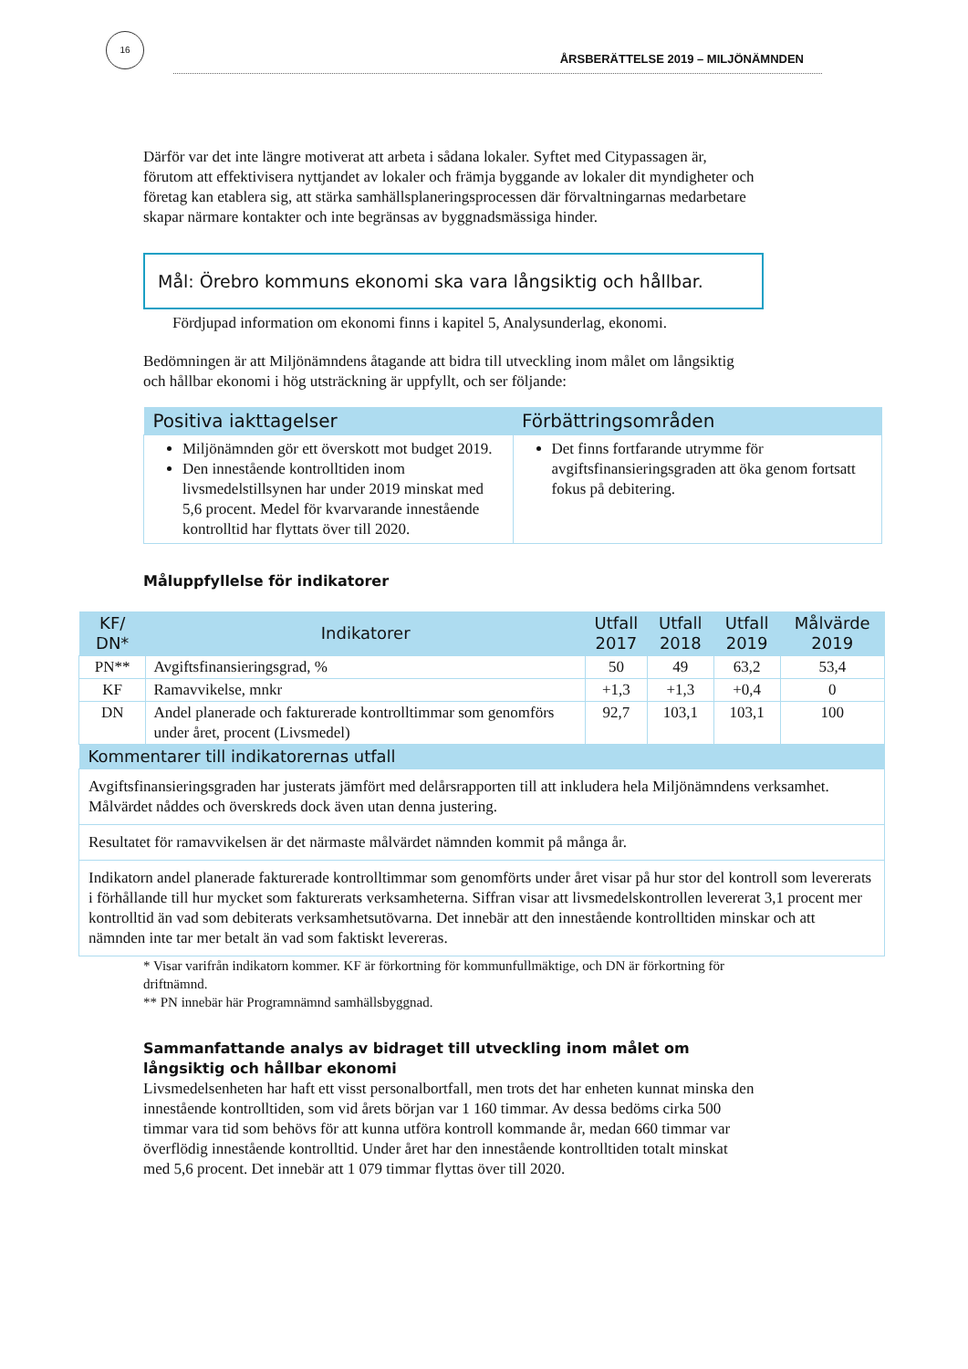16
ÅRSBERÄTTELSE 2019 – MILJÖNÄMNDEN
Därför var det inte längre motiverat att arbeta i sådana lokaler. Syftet med Citypassagen är, förutom att effektivisera nyttjandet av lokaler och främja byggande av lokaler dit myndigheter och företag kan etablera sig, att stärka samhällsplaneringsprocessen där förvaltningarnas medarbetare skapar närmare kontakter och inte begränsas av byggnadsmässiga hinder.
Mål: Örebro kommuns ekonomi ska vara långsiktig och hållbar.
Fördjupad information om ekonomi finns i kapitel 5, Analysunderlag, ekonomi.
Bedömningen är att Miljönämndens åtagande att bidra till utveckling inom målet om långsiktig och hållbar ekonomi i hög utsträckning är uppfyllt, och ser följande:
| Positiva iakttagelser | Förbättringsområden |
| --- | --- |
| Miljönämnden gör ett överskott mot budget 2019. Den innestående kontrolltiden inom livsmedelstillsynen har under 2019 minskat med 5,6 procent. Medel för kvarvarande innestående kontrolltid har flyttats över till 2020. | Det finns fortfarande utrymme för avgiftsfinansieringsgraden att öka genom fortsatt fokus på debitering. |
Måluppfyllelse för indikatorer
| KF/ DN* | Indikatorer | Utfall 2017 | Utfall 2018 | Utfall 2019 | Målvärde 2019 |
| --- | --- | --- | --- | --- | --- |
| PN** | Avgiftsfinansieringsgrad, % | 50 | 49 | 63,2 | 53,4 |
| KF | Ramavvikelse, mnkr | +1,3 | +1,3 | +0,4 | 0 |
| DN | Andel planerade och fakturerade kontrolltimmar som genomförs under året, procent (Livsmedel) | 92,7 | 103,1 | 103,1 | 100 |
| Kommentarer till indikatorernas utfall | | | | | |
| Avgiftsfinansieringsgraden har justerats jämfört med delårsrapporten till att inkludera hela Miljönämndens verksamhet. Målvärdet nåddes och överskreds dock även utan denna justering. | | | | | |
| Resultatet för ramavvikelsen är det närmaste målvärdet nämnden kommit på många år. | | | | | |
| Indikatorn andel planerade fakturerade kontrolltimmar som genomförts under året visar på hur stor del kontroll som levererats i förhållande till hur mycket som fakturerats verksamheterna. Siffran visar att livsmedelskontrollen levererat 3,1 procent mer kontrolltid än vad som debiterats verksamhetsutövarna. Det innebär att den innestående kontrolltiden minskar och att nämnden inte tar mer betalt än vad som faktiskt levereras. | | | | | |
* Visar varifrån indikatorn kommer. KF är förkortning för kommunfullmäktige, och DN är förkortning för driftnämnd.
** PN innebär här Programnämnd samhällsbyggnad.
Sammanfattande analys av bidraget till utveckling inom målet om långsiktig och hållbar ekonomi
Livsmedelsenheten har haft ett visst personalbortfall, men trots det har enheten kunnat minska den innestående kontrolltiden, som vid årets början var 1 160 timmar. Av dessa bedöms cirka 500 timmar vara tid som behövs för att kunna utföra kontroll kommande år, medan 660 timmar var överflödig innestående kontrolltid. Under året har den innestående kontrolltiden totalt minskat med 5,6 procent. Det innebär att 1 079 timmar flyttas över till 2020.